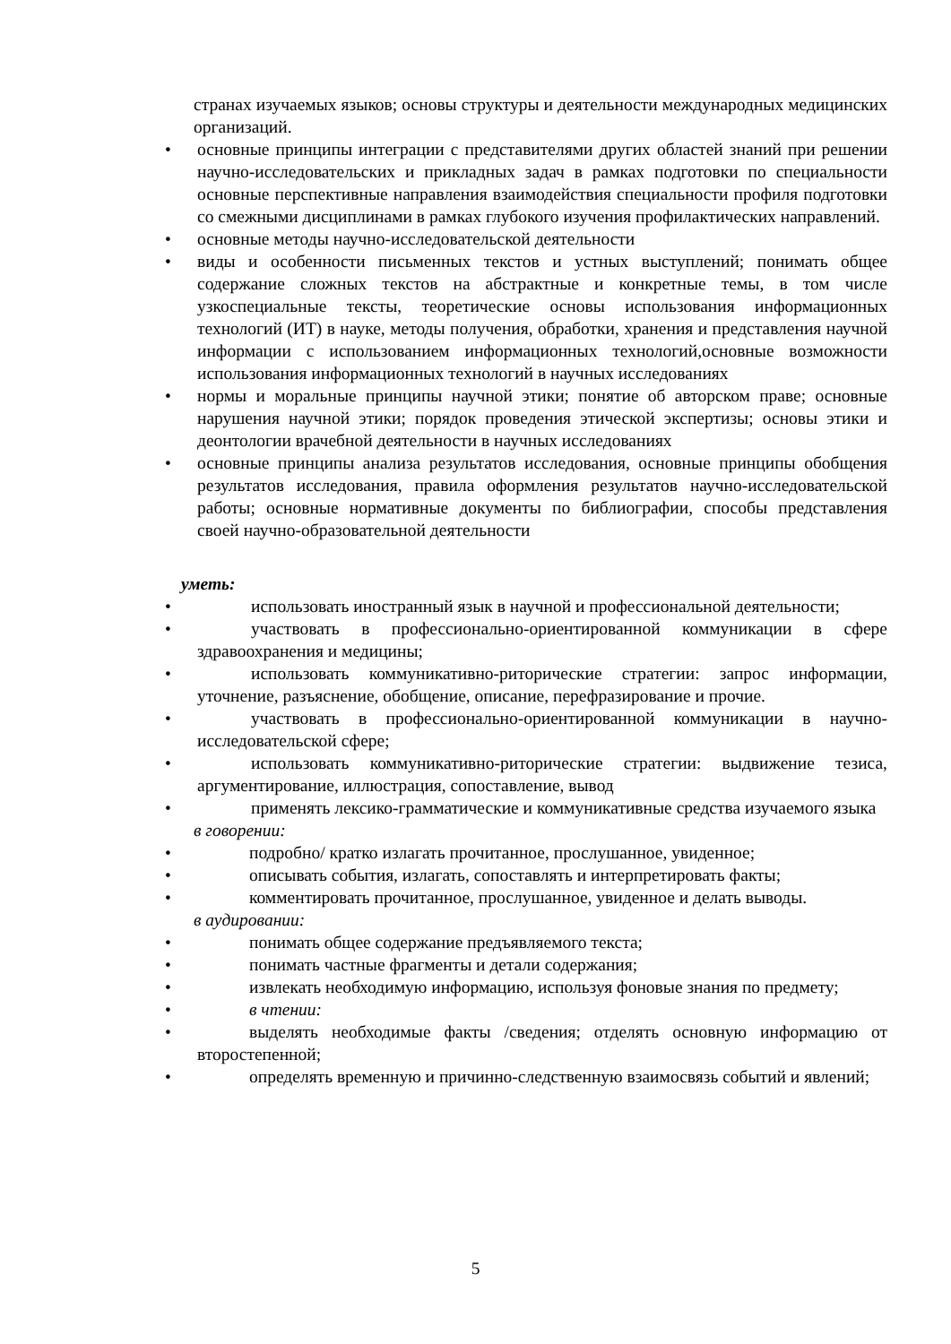странах изучаемых языков; основы структуры и деятельности международных медицинских организаций.
• основные принципы интеграции с представителями других областей знаний при решении научно-исследовательских и прикладных задач в рамках подготовки по специальности основные перспективные направления взаимодействия специальности профиля подготовки со смежными дисциплинами в рамках глубокого изучения профилактических направлений.
• основные методы научно-исследовательской деятельности
• виды и особенности письменных текстов и устных выступлений; понимать общее содержание сложных текстов на абстрактные и конкретные темы, в том числе узкоспециальные тексты, теоретические основы использования информационных технологий (ИТ) в науке, методы получения, обработки, хранения и представления научной информации с использованием информационных технологий,основные возможности использования информационных технологий в научных исследованиях
• нормы и моральные принципы научной этики; понятие об авторском праве; основные нарушения научной этики; порядок проведения этической экспертизы; основы этики и деонтологии врачебной деятельности в научных исследованиях
• основные принципы анализа результатов исследования, основные принципы обобщения результатов исследования, правила оформления результатов научно-исследовательской работы; основные нормативные документы по библиографии, способы представления своей научно-образовательной деятельности
уметь:
• использовать иностранный язык в научной и профессиональной деятельности;
• участвовать в профессионально-ориентированной коммуникации в сфере здравоохранения и медицины;
• использовать коммуникативно-риторические стратегии: запрос информации, уточнение, разъяснение, обобщение, описание, перефразирование и прочие.
• участвовать в профессионально-ориентированной коммуникации в научно-исследовательской сфере;
• использовать коммуникативно-риторические стратегии: выдвижение тезиса, аргументирование, иллюстрация, сопоставление, вывод
• применять лексико-грамматические и коммуникативные средства изучаемого языка
в говорении:
• подробно/ кратко излагать прочитанное, прослушанное, увиденное;
• описывать события, излагать, сопоставлять и интерпретировать факты;
• комментировать прочитанное, прослушанное, увиденное и делать выводы.
в аудировании:
• понимать общее содержание предъявляемого текста;
• понимать частные фрагменты и детали содержания;
• извлекать необходимую информацию, используя фоновые знания по предмету;
• в чтении:
• выделять необходимые факты /сведения; отделять основную информацию от второстепенной;
• определять временную и причинно-следственную взаимосвязь событий и явлений;
5